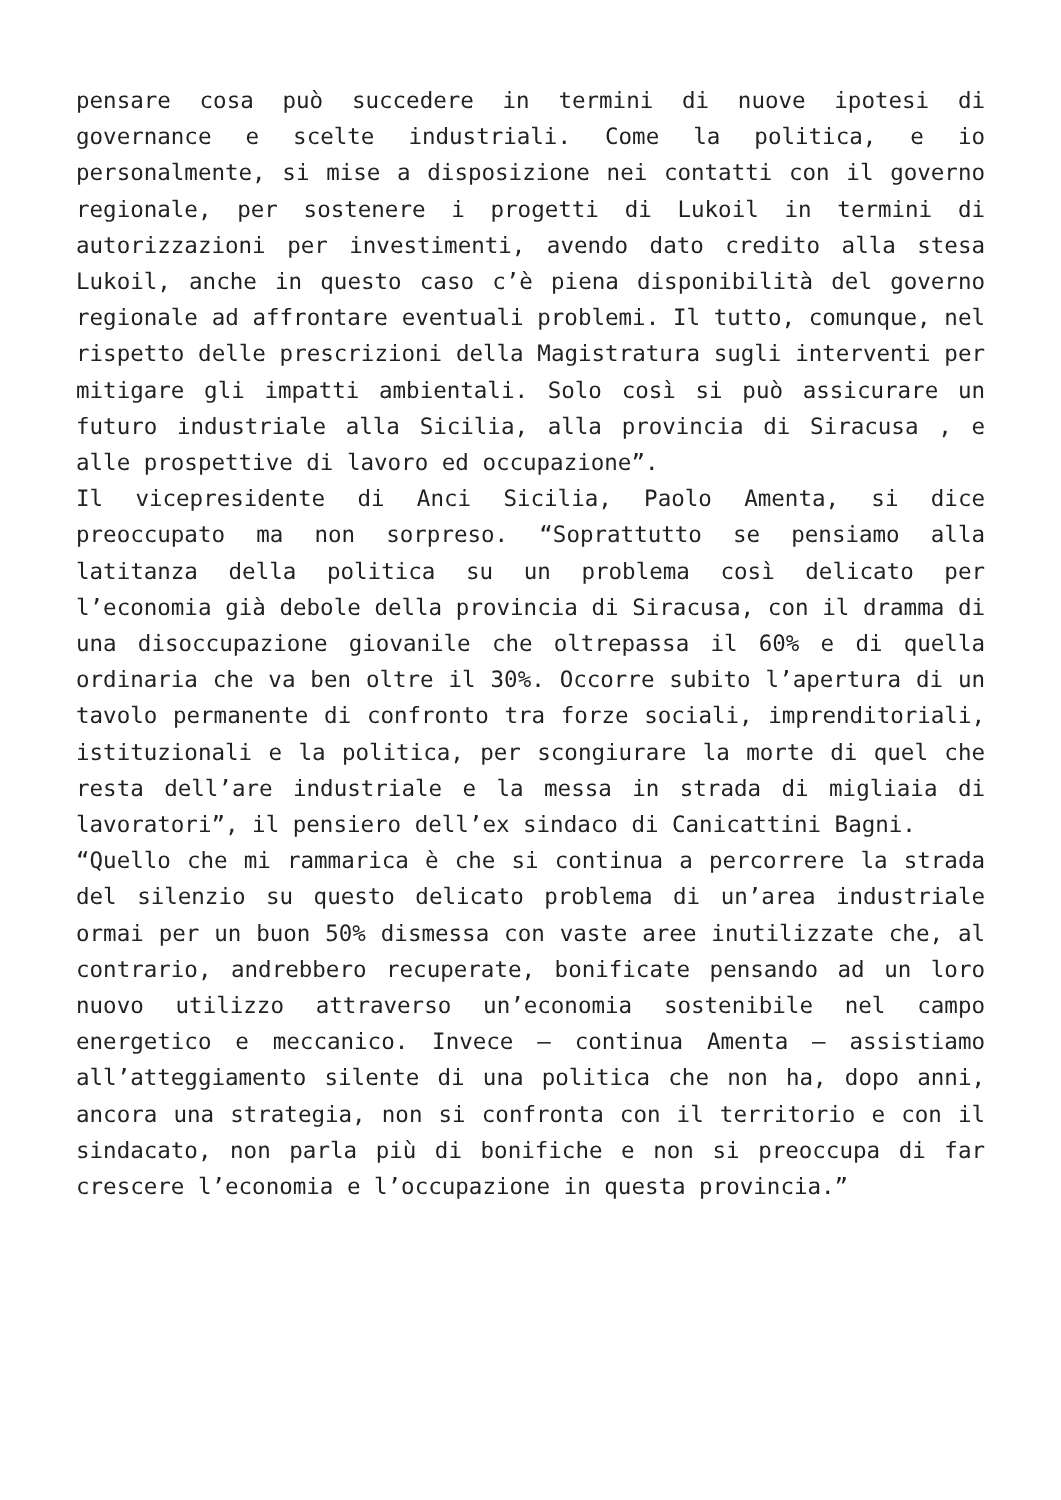pensare cosa può succedere in termini di nuove ipotesi di governance e scelte industriali. Come la politica, e io personalmente, si mise a disposizione nei contatti con il governo regionale, per sostenere i progetti di Lukoil in termini di autorizzazioni per investimenti, avendo dato credito alla stesa Lukoil, anche in questo caso c’è piena disponibilità del governo regionale ad affrontare eventuali problemi. Il tutto, comunque, nel rispetto delle prescrizioni della Magistratura sugli interventi per mitigare gli impatti ambientali. Solo così si può assicurare un futuro industriale alla Sicilia, alla provincia di Siracusa , e alle prospettive di lavoro ed occupazione”.
Il vicepresidente di Anci Sicilia, Paolo Amenta, si dice preoccupato ma non sorpreso. “Soprattutto se pensiamo alla latitanza della politica su un problema così delicato per l’economia già debole della provincia di Siracusa, con il dramma di una disoccupazione giovanile che oltrepassa il 60% e di quella ordinaria che va ben oltre il 30%. Occorre subito l’apertura di un tavolo permanente di confronto tra forze sociali, imprenditoriali, istituzionali e la politica, per scongiurare la morte di quel che resta dell’are industriale e la messa in strada di migliaia di lavoratori”, il pensiero dell’ex sindaco di Canicattini Bagni.
“Quello che mi rammarica è che si continua a percorrere la strada del silenzio su questo delicato problema di un’area industriale ormai per un buon 50% dismessa con vaste aree inutilizzate che, al contrario, andrebbero recuperate, bonificate pensando ad un loro nuovo utilizzo attraverso un’economia sostenibile nel campo energetico e meccanico. Invece – continua Amenta – assistiamo all’atteggiamento silente di una politica che non ha, dopo anni, ancora una strategia, non si confronta con il territorio e con il sindacato, non parla più di bonifiche e non si preoccupa di far crescere l’economia e l’occupazione in questa provincia.”